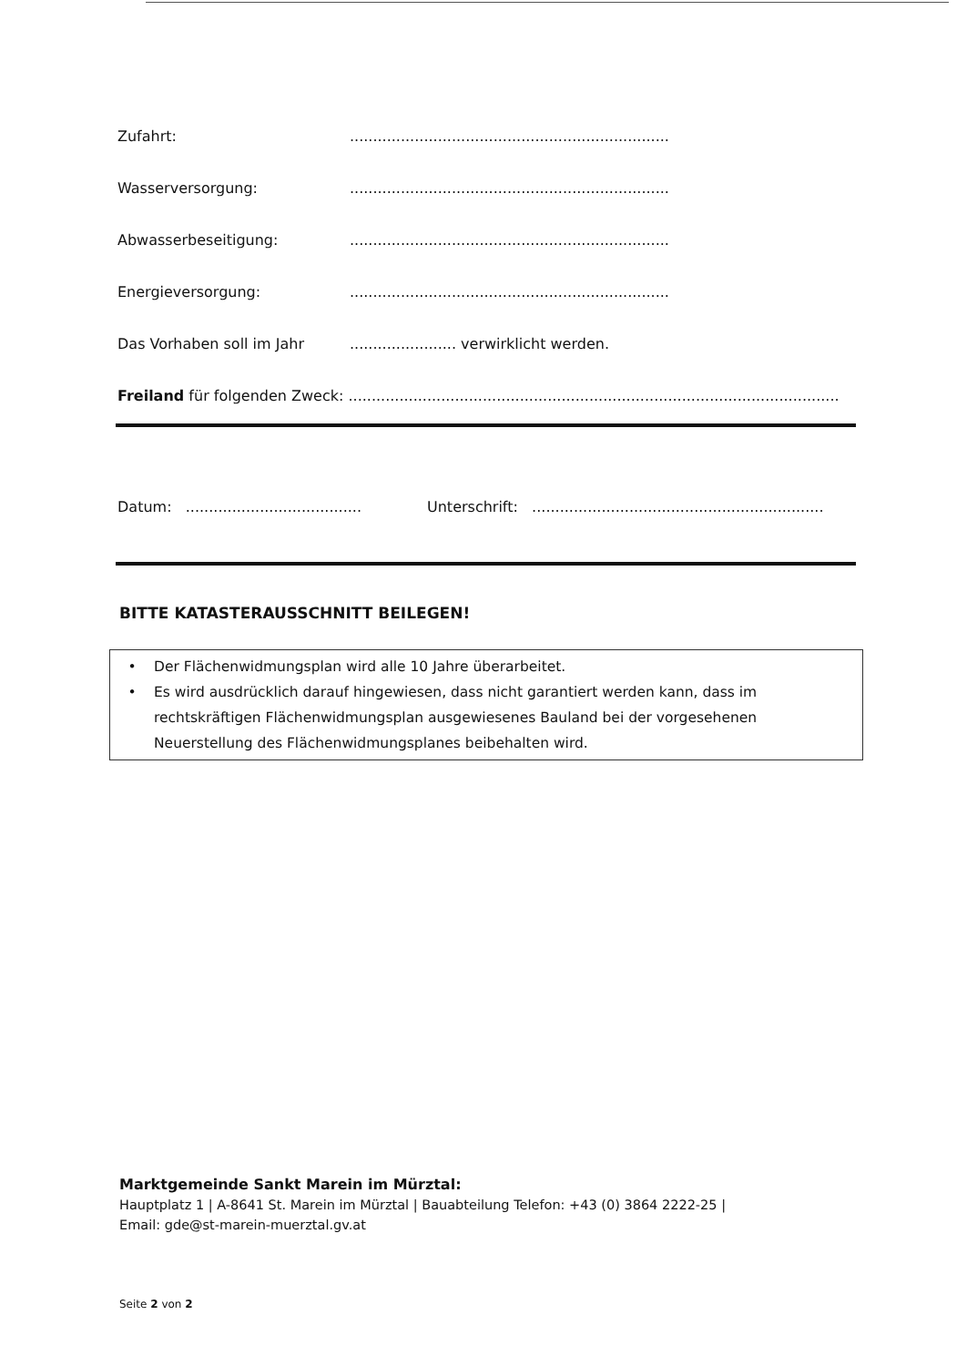Zufahrt:.....................................................................
Wasserversorgung:.....................................................................
Abwasserbeseitigung:.....................................................................
Energieversorgung:.....................................................................
Das Vorhaben soll im Jahr....................... verwirklicht werden.
Freiland für folgenden Zweck: ..........................................................................................................
Datum: ...................................... Unterschrift: ...............................................................
BITTE KATASTERAUSSCHNITT BEILEGEN!
• Der Flächenwidmungsplan wird alle 10 Jahre überarbeitet.
• Es wird ausdrücklich darauf hingewiesen, dass nicht garantiert werden kann, dass im rechtskräftigen Flächenwidmungsplan ausgewiesenes Bauland bei der vorgesehenen Neuerstellung des Flächenwidmungsplanes beibehalten wird.
Marktgemeinde Sankt Marein im Mürztal:
Hauptplatz 1 | A-8641 St. Marein im Mürztal | Bauabteilung Telefon: +43 (0) 3864 2222-25 |
Email: gde@st-marein-muerztal.gv.at
Seite 2 von 2